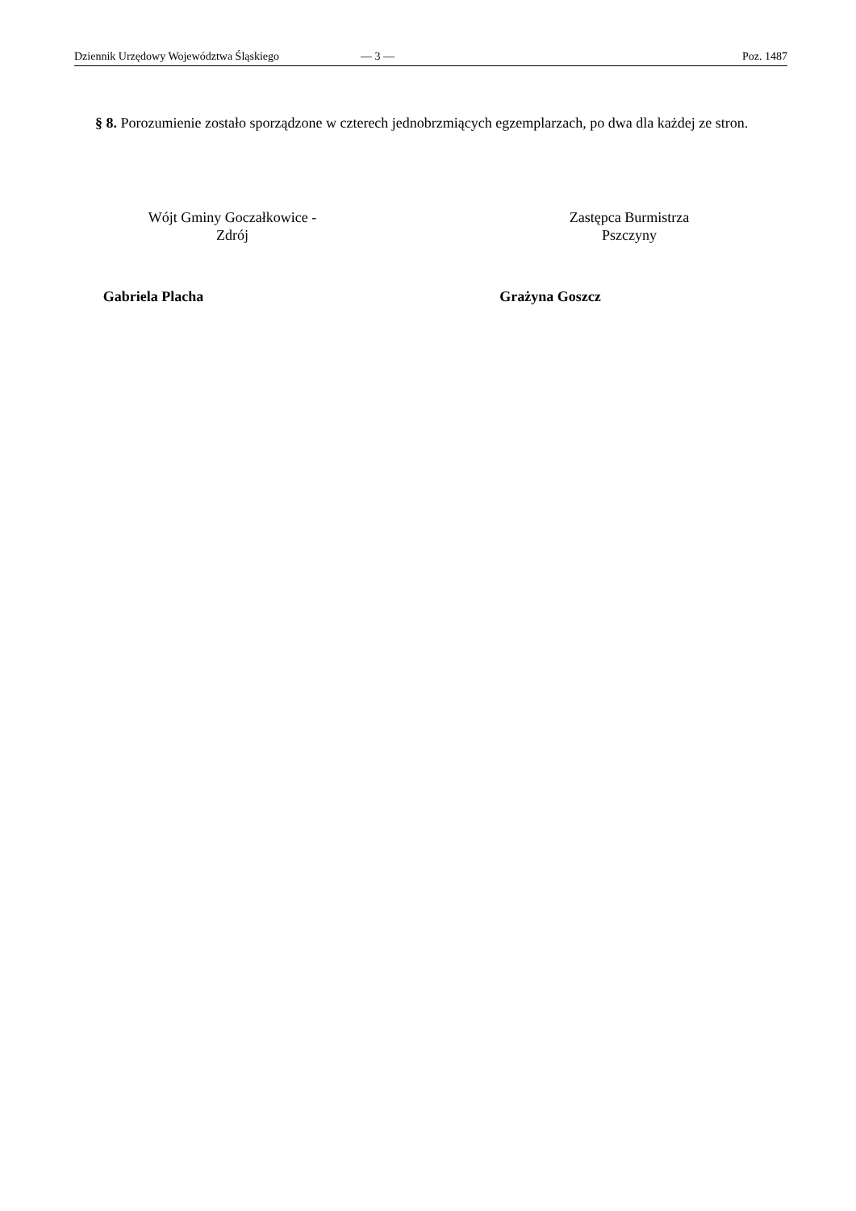Dziennik Urzędowy Województwa Śląskiego — 3 — Poz. 1487
§ 8. Porozumienie zostało sporządzone w czterech jednobrzmiących egzemplarzach, po dwa dla każdej ze stron.
Wójt Gminy Goczałkowice -
Zdrój
Gabriela Placha
Zastępca Burmistrza
Pszczyny
Grażyna Goszcz